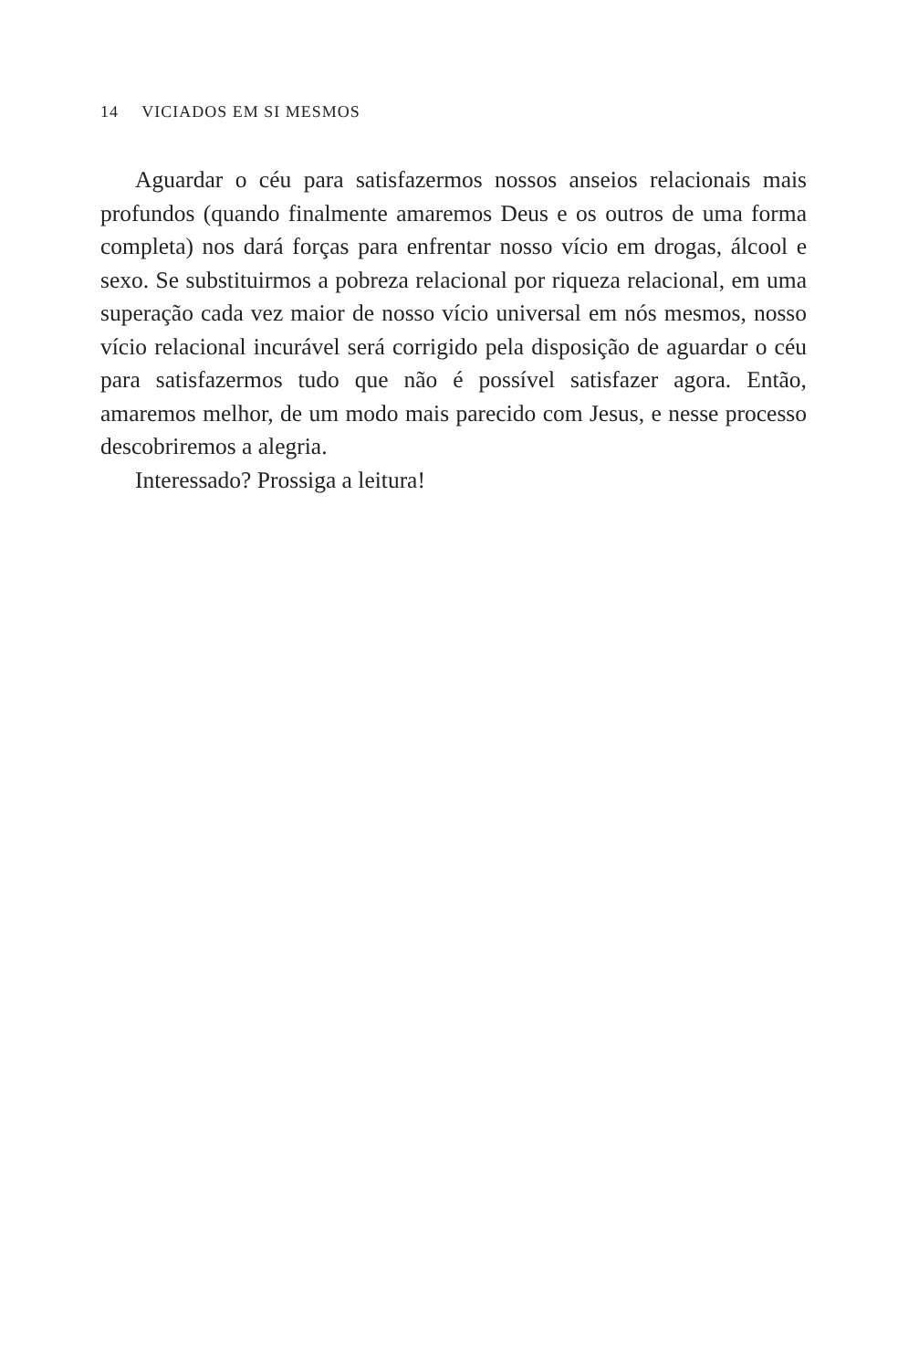14 VICIADOS EM SI MESMOS
Aguardar o céu para satisfazermos nossos anseios relacionais mais profundos (quando finalmente amaremos Deus e os outros de uma forma completa) nos dará forças para enfrentar nosso vício em drogas, álcool e sexo. Se substituirmos a pobreza relacional por riqueza relacional, em uma superação cada vez maior de nosso vício universal em nós mesmos, nosso vício relacional incurável será corrigido pela disposição de aguardar o céu para satisfazermos tudo que não é possível satisfazer agora. Então, amaremos melhor, de um modo mais parecido com Jesus, e nesse processo descobriremos a alegria.
Interessado? Prossiga a leitura!